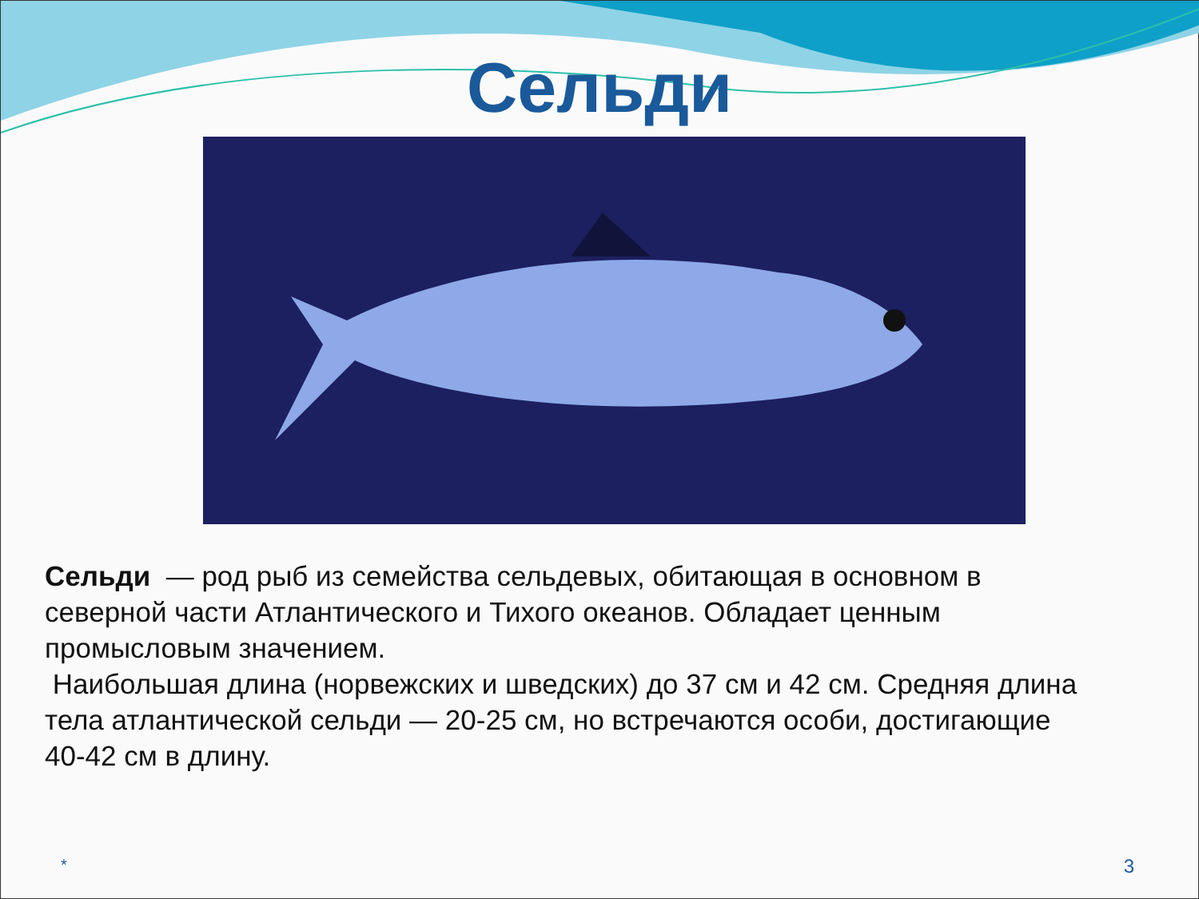Сельди
Сельди — род рыб из семейства сельдевых, обитающая в основном в северной части Атлантического и Тихого океанов. Обладает ценным промысловым значением.
Наибольшая длина (норвежских и шведских) до 37 см и 42 см. Средняя длина тела атлантической сельди — 20-25 см, но встречаются особи, достигающие 40-42 см в длину.
* 3